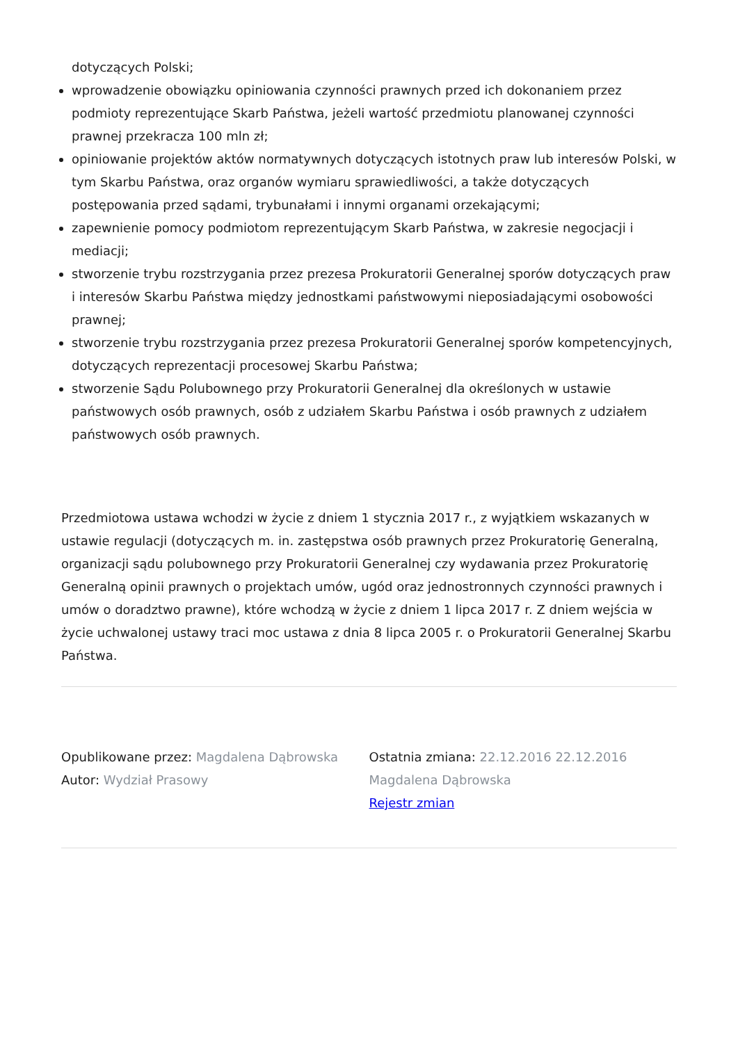dotyczących Polski;
wprowadzenie obowiązku opiniowania czynności prawnych przed ich dokonaniem przez podmioty reprezentujące Skarb Państwa, jeżeli wartość przedmiotu planowanej czynności prawnej przekracza 100 mln zł;
opiniowanie projektów aktów normatywnych dotyczących istotnych praw lub interesów Polski, w tym Skarbu Państwa, oraz organów wymiaru sprawiedliwości, a także dotyczących postępowania przed sądami, trybunałami i innymi organami orzekającymi;
zapewnienie pomocy podmiotom reprezentującym Skarb Państwa, w zakresie negocjacji i mediacji;
stworzenie trybu rozstrzygania przez prezesa Prokuratorii Generalnej sporów dotyczących praw i interesów Skarbu Państwa między jednostkami państwowymi nieposiadającymi osobowości prawnej;
stworzenie trybu rozstrzygania przez prezesa Prokuratorii Generalnej sporów kompetencyjnych, dotyczących reprezentacji procesowej Skarbu Państwa;
stworzenie Sądu Polubownego przy Prokuratorii Generalnej dla określonych w ustawie państwowych osób prawnych, osób z udziałem Skarbu Państwa i osób prawnych z udziałem państwowych osób prawnych.
Przedmiotowa ustawa wchodzi w życie z dniem 1 stycznia 2017 r., z wyjątkiem wskazanych w ustawie regulacji (dotyczących m. in. zastępstwa osób prawnych przez Prokuratorię Generalną, organizacji sądu polubownego przy Prokuratorii Generalnej czy wydawania przez Prokuratorię Generalną opinii prawnych o projektach umów, ugód oraz jednostronnych czynności prawnych i umów o doradztwo prawne), które wchodzą w życie z dniem 1 lipca 2017 r. Z dniem wejścia w życie uchwalonej ustawy traci moc ustawa z dnia 8 lipca 2005 r. o Prokuratorii Generalnej Skarbu Państwa.
Opublikowane przez: Magdalena Dąbrowska
Autor: Wydział Prasowy
Ostatnia zmiana: 22.12.2016 22.12.2016
Magdalena Dąbrowska
Rejestr zmian